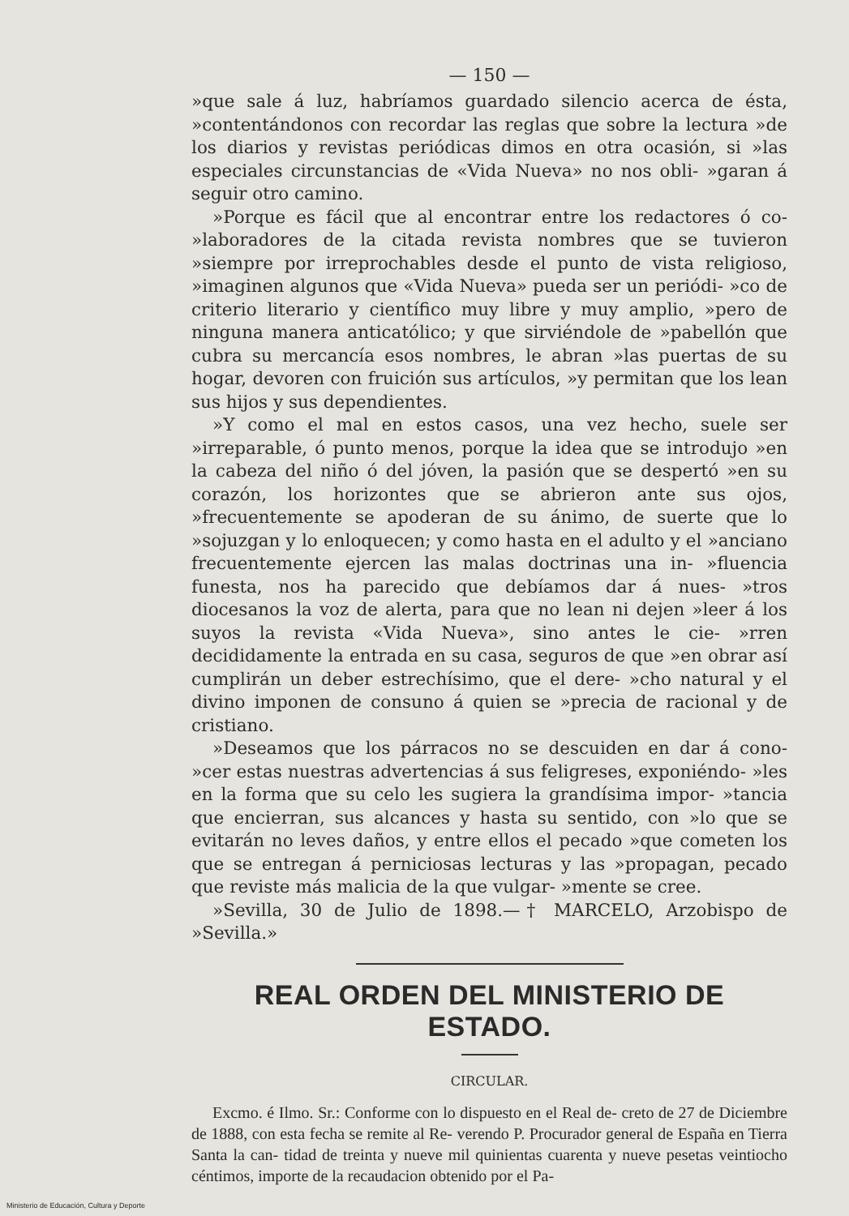— 150 —
»que sale á luz, habríamos guardado silencio acerca de ésta, »contentándonos con recordar las reglas que sobre la lectura »de los diarios y revistas periódicas dimos en otra ocasión, si »las especiales circunstancias de «Vida Nueva» no nos obli- »garan á seguir otro camino.
»Porque es fácil que al encontrar entre los redactores ó co- »laboradores de la citada revista nombres que se tuvieron »siempre por irreprochables desde el punto de vista religioso, »imaginen algunos que «Vida Nueva» pueda ser un periódi- »co de criterio literario y científico muy libre y muy amplio, »pero de ninguna manera anticatólico; y que sirviéndole de »pabellón que cubra su mercancía esos nombres, le abran »las puertas de su hogar, devoren con fruición sus artículos, »y permitan que los lean sus hijos y sus dependientes.
»Y como el mal en estos casos, una vez hecho, suele ser »irreparable, ó punto menos, porque la idea que se introdujo »en la cabeza del niño ó del jóven, la pasión que se despertó »en su corazón, los horizontes que se abrieron ante sus ojos, »frecuentemente se apoderan de su ánimo, de suerte que lo »sojuzgan y lo enloquecen; y como hasta en el adulto y el »anciano frecuentemente ejercen las malas doctrinas una in- »fluencia funesta, nos ha parecido que debíamos dar á nues- »tros diocesanos la voz de alerta, para que no lean ni dejen »leer á los suyos la revista «Vida Nueva», sino antes le cie- »rren decididamente la entrada en su casa, seguros de que »en obrar así cumplirán un deber estrechísimo, que el dere- »cho natural y el divino imponen de consuno á quien se »precia de racional y de cristiano.
»Deseamos que los párracos no se descuiden en dar á cono- »cer estas nuestras advertencias á sus feligreses, exponiéndo- »les en la forma que su celo les sugiera la grandísima impor- »tancia que encierran, sus alcances y hasta su sentido, con »lo que se evitarán no leves daños, y entre ellos el pecado »que cometen los que se entregan á perniciosas lecturas y las »propagan, pecado que reviste más malicia de la que vulgar- »mente se cree.
»Sevilla, 30 de Julio de 1898.—† MARCELO, Arzobispo de »Sevilla.»
REAL ORDEN DEL MINISTERIO DE ESTADO.
CIRCULAR.
Excmo. é Ilmo. Sr.: Conforme con lo dispuesto en el Real de- creto de 27 de Diciembre de 1888, con esta fecha se remite al Re- verendo P. Procurador general de España en Tierra Santa la can- tidad de treinta y nueve mil quinientas cuarenta y nueve pesetas veintiocho céntimos, importe de la recaudacion obtenido por el Pa-
Ministerio de Educación, Cultura y Deporte